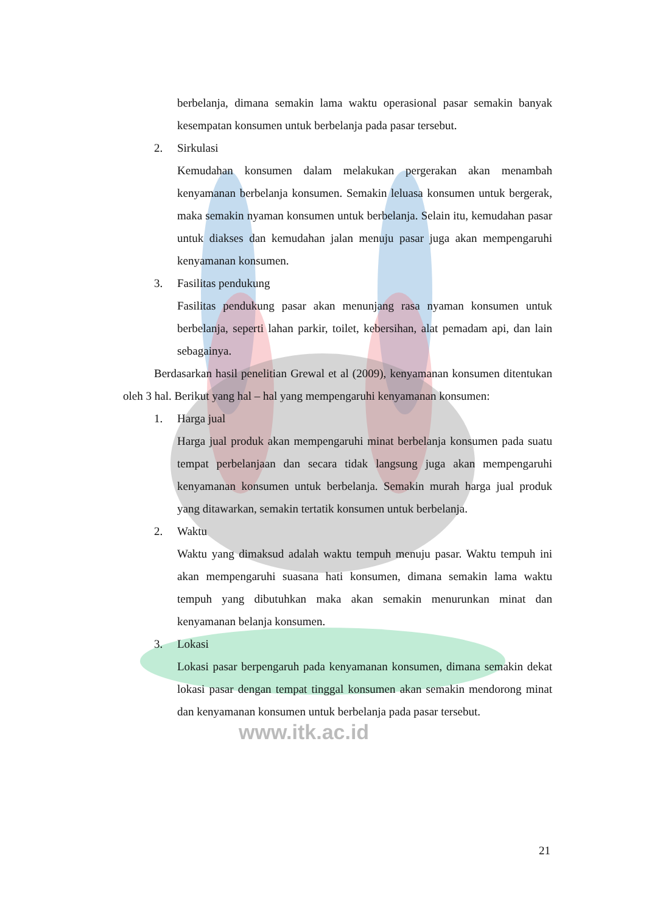berbelanja, dimana semakin lama waktu operasional pasar semakin banyak kesempatan konsumen untuk berbelanja pada pasar tersebut.
2. Sirkulasi
Kemudahan konsumen dalam melakukan pergerakan akan menambah kenyamanan berbelanja konsumen. Semakin leluasa konsumen untuk bergerak, maka semakin nyaman konsumen untuk berbelanja. Selain itu, kemudahan pasar untuk diakses dan kemudahan jalan menuju pasar juga akan mempengaruhi kenyamanan konsumen.
3. Fasilitas pendukung
Fasilitas pendukung pasar akan menunjang rasa nyaman konsumen untuk berbelanja, seperti lahan parkir, toilet, kebersihan, alat pemadam api, dan lain sebagainya.
Berdasarkan hasil penelitian Grewal et al (2009), kenyamanan konsumen ditentukan oleh 3 hal. Berikut yang hal – hal yang mempengaruhi kenyamanan konsumen:
1. Harga jual
Harga jual produk akan mempengaruhi minat berbelanja konsumen pada suatu tempat perbelanjaan dan secara tidak langsung juga akan mempengaruhi kenyamanan konsumen untuk berbelanja. Semakin murah harga jual produk yang ditawarkan, semakin tertatik konsumen untuk berbelanja.
2. Waktu
Waktu yang dimaksud adalah waktu tempuh menuju pasar. Waktu tempuh ini akan mempengaruhi suasana hati konsumen, dimana semakin lama waktu tempuh yang dibutuhkan maka akan semakin menurunkan minat dan kenyamanan belanja konsumen.
3. Lokasi
Lokasi pasar berpengaruh pada kenyamanan konsumen, dimana semakin dekat lokasi pasar dengan tempat tinggal konsumen akan semakin mendorong minat dan kenyamanan konsumen untuk berbelanja pada pasar tersebut.
www.itk.ac.id
21